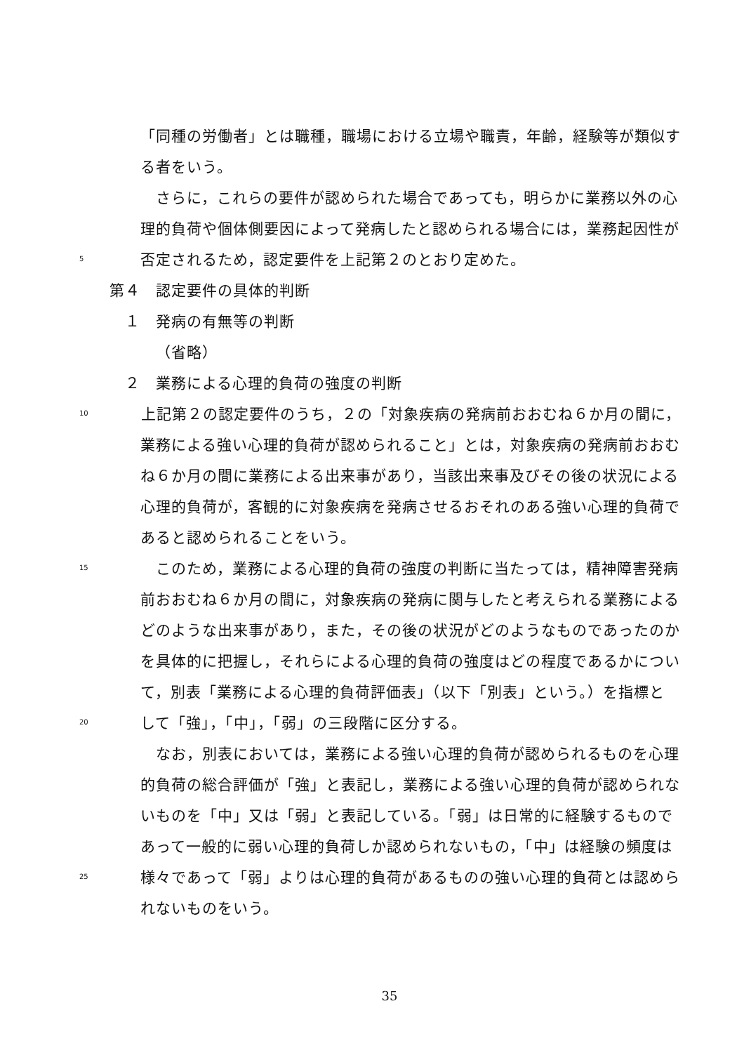「同種の労働者」とは職種，職場における立場や職責，年齢，経験等が類似す
る者をいう。
　さらに，これらの要件が認められた場合であっても，明らかに業務以外の心
理的負荷や個体側要因によって発病したと認められる場合には，業務起因性が
5 否定されるため，認定要件を上記第２のとおり定めた。
第４　認定要件の具体的判断
１　発病の有無等の判断
（省略）
２　業務による心理的負荷の強度の判断
10　上記第２の認定要件のうち，２の「対象疾病の発病前おおむね６か月の間に，
業務による強い心理的負荷が認められること」とは，対象疾病の発病前おおむ
ね６か月の間に業務による出来事があり，当該出来事及びその後の状況による
心理的負荷が，客観的に対象疾病を発病させるおそれのある強い心理的負荷で
あると認められることをいう。
15　このため，業務による心理的負荷の強度の判断に当たっては，精神障害発病
前おおむね６か月の間に，対象疾病の発病に関与したと考えられる業務による
どのような出来事があり，また，その後の状況がどのようなものであったのか
を具体的に把握し，それらによる心理的負荷の強度はどの程度であるかについ
て，別表「業務による心理的負荷評価表」（以下「別表」という。）を指標と
20 して「強」，「中」，「弱」の三段階に区分する。
　なお，別表においては，業務による強い心理的負荷が認められるものを心理
的負荷の総合評価が「強」と表記し，業務による強い心理的負荷が認められな
いものを「中」又は「弱」と表記している。「弱」は日常的に経験するもので
あって一般的に弱い心理的負荷しか認められないもの，「中」は経験の頻度は
25 様々であって「弱」よりは心理的負荷があるものの強い心理的負荷とは認めら
れないものをいう。
35